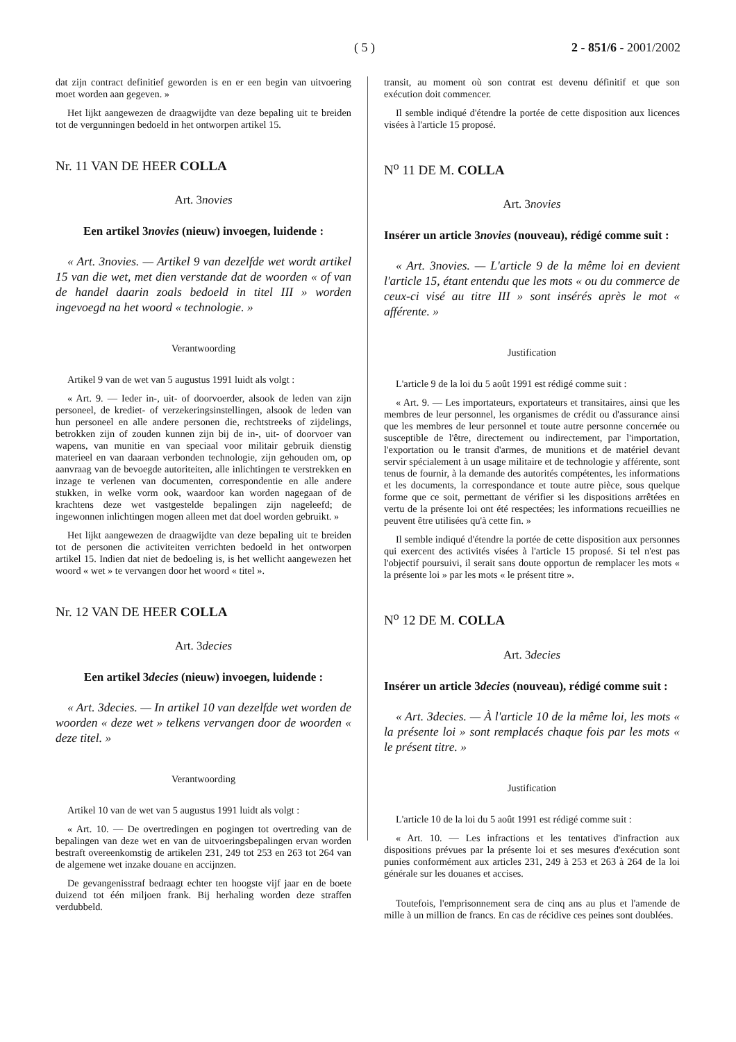( 5 ) 2 - 851/6 - 2001/2002
dat zijn contract definitief geworden is en er een begin van uitvoering moet worden aan gegeven. »
Het lijkt aangewezen de draagwijdte van deze bepaling uit te breiden tot de vergunningen bedoeld in het ontworpen artikel 15.
Nr. 11 VAN DE HEER COLLA
Art. 3novies
Een artikel 3novies (nieuw) invoegen, luidende :
« Art. 3novies. — Artikel 9 van dezelfde wet wordt artikel 15 van die wet, met dien verstande dat de woorden « of van de handel daarin zoals bedoeld in titel III » worden ingevoegd na het woord « technologie. »
Verantwoording
Artikel 9 van de wet van 5 augustus 1991 luidt als volgt :
« Art. 9. — Ieder in-, uit- of doorvoerder, alsook de leden van zijn personeel, de krediet- of verzekeringsinstellingen, alsook de leden van hun personeel en alle andere personen die, rechtstreeks of zijdelings, betrokken zijn of zouden kunnen zijn bij de in-, uit- of doorvoer van wapens, van munitie en van speciaal voor militair gebruik dienstig materieel en van daaraan verbonden technologie, zijn gehouden om, op aanvraag van de bevoegde autoriteiten, alle inlichtingen te verstrekken en inzage te verlenen van documenten, correspondentie en alle andere stukken, in welke vorm ook, waardoor kan worden nagegaan of de krachtens deze wet vastgestelde bepalingen zijn nageleefd; de ingewonnen inlichtingen mogen alleen met dat doel worden gebruikt. »
Het lijkt aangewezen de draagwijdte van deze bepaling uit te breiden tot de personen die activiteiten verrichten bedoeld in het ontworpen artikel 15. Indien dat niet de bedoeling is, is het wellicht aangewezen het woord « wet » te vervangen door het woord « titel ».
Nr. 12 VAN DE HEER COLLA
Art. 3decies
Een artikel 3decies (nieuw) invoegen, luidende :
« Art. 3decies. — In artikel 10 van dezelfde wet worden de woorden « deze wet » telkens vervangen door de woorden « deze titel. »
Verantwoording
Artikel 10 van de wet van 5 augustus 1991 luidt als volgt :
« Art. 10. — De overtredingen en pogingen tot overtreding van de bepalingen van deze wet en van de uitvoeringsbepalingen ervan worden bestraft overeenkomstig de artikelen 231, 249 tot 253 en 263 tot 264 van de algemene wet inzake douane en accijnzen.
De gevangenisstraf bedraagt echter ten hoogste vijf jaar en de boete duizend tot één miljoen frank. Bij herhaling worden deze straffen verdubbeld.
transit, au moment où son contrat est devenu définitif et que son exécution doit commencer.
Il semble indiqué d'étendre la portée de cette disposition aux licences visées à l'article 15 proposé.
N<sup>o</sup> 11 DE M. COLLA
Art. 3novies
Insérer un article 3novies (nouveau), rédigé comme suit :
« Art. 3novies. — L'article 9 de la même loi en devient l'article 15, étant entendu que les mots « ou du commerce de ceux-ci visé au titre III » sont insérés après le mot « afférente. »
Justification
L'article 9 de la loi du 5 août 1991 est rédigé comme suit :
« Art. 9. — Les importateurs, exportateurs et transitaires, ainsi que les membres de leur personnel, les organismes de crédit ou d'assurance ainsi que les membres de leur personnel et toute autre personne concernée ou susceptible de l'être, directement ou indirectement, par l'importation, l'exportation ou le transit d'armes, de munitions et de matériel devant servir spécialement à un usage militaire et de technologie y afférente, sont tenus de fournir, à la demande des autorités compétentes, les informations et les documents, la correspondance et toute autre pièce, sous quelque forme que ce soit, permettant de vérifier si les dispositions arrêtées en vertu de la présente loi ont été respectées; les informations recueillies ne peuvent être utilisées qu'à cette fin. »
Il semble indiqué d'étendre la portée de cette disposition aux personnes qui exercent des activités visées à l'article 15 proposé. Si tel n'est pas l'objectif poursuivi, il serait sans doute opportun de remplacer les mots « la présente loi » par les mots « le présent titre ».
N<sup>o</sup> 12 DE M. COLLA
Art. 3decies
Insérer un article 3decies (nouveau), rédigé comme suit :
« Art. 3decies. — À l'article 10 de la même loi, les mots « la présente loi » sont remplacés chaque fois par les mots « le présent titre. »
Justification
L'article 10 de la loi du 5 août 1991 est rédigé comme suit :
« Art. 10. — Les infractions et les tentatives d'infraction aux dispositions prévues par la présente loi et ses mesures d'exécution sont punies conformément aux articles 231, 249 à 253 et 263 à 264 de la loi générale sur les douanes et accises.
Toutefois, l'emprisonnement sera de cinq ans au plus et l'amende de mille à un million de francs. En cas de récidive ces peines sont doublées.